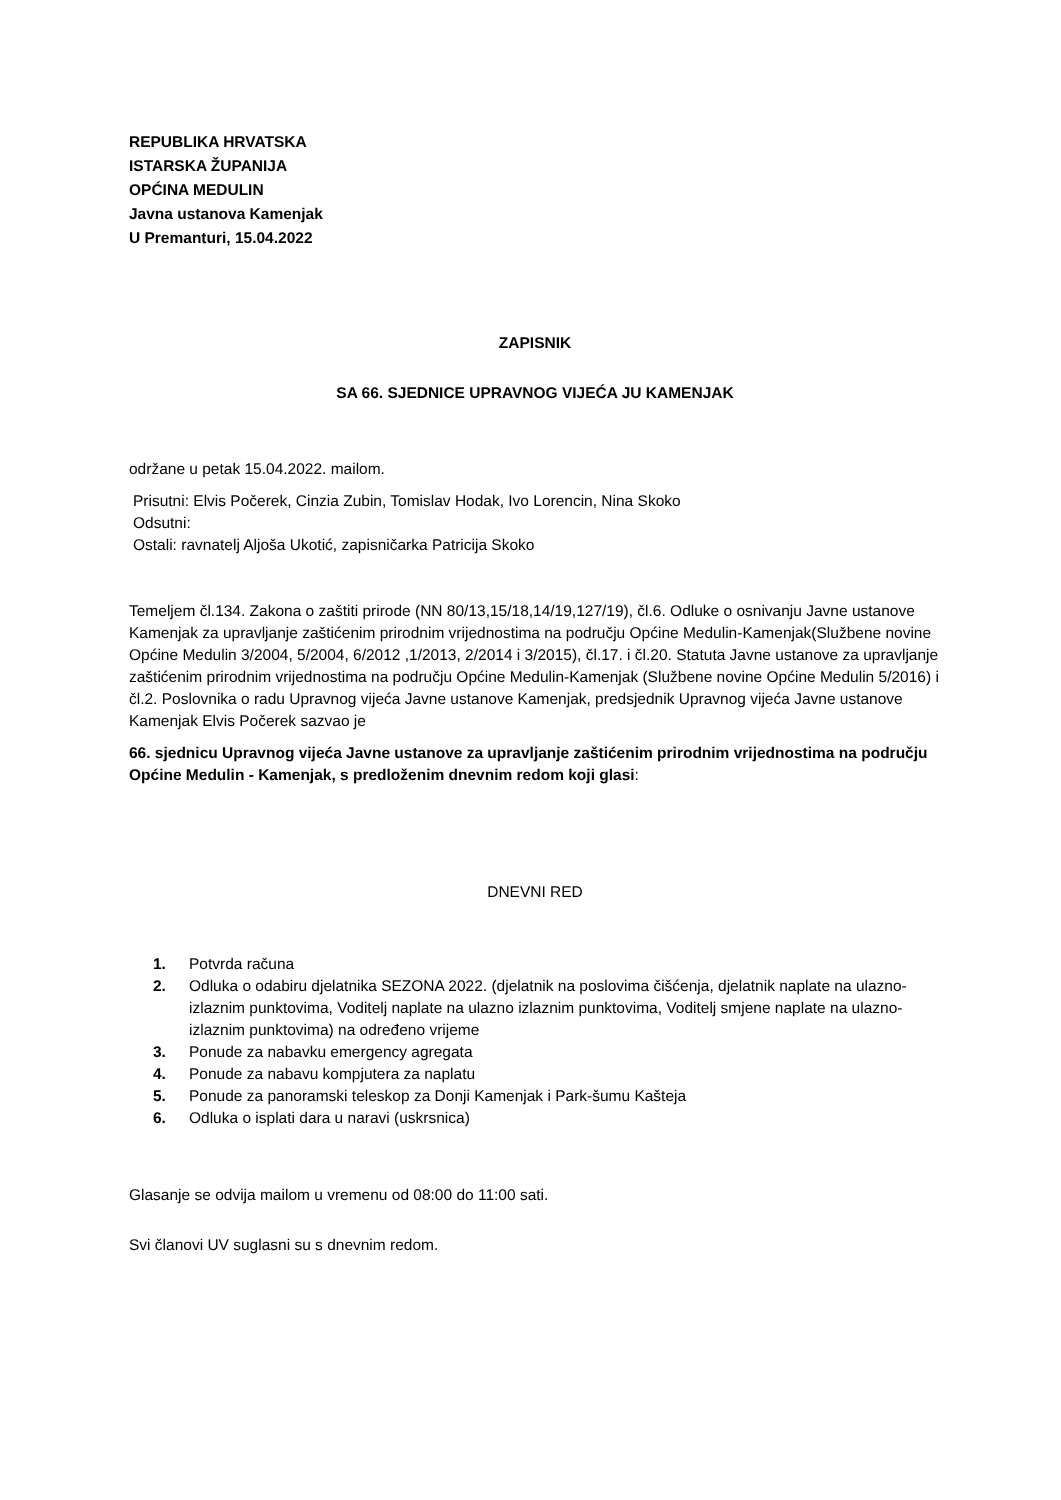REPUBLIKA HRVATSKA
ISTARSKA ŽUPANIJA
OPĆINA MEDULIN
Javna ustanova Kamenjak
U Premanturi, 15.04.2022
ZAPISNIK
SA 66. SJEDNICE UPRAVNOG VIJEĆA JU KAMENJAK
održane u petak 15.04.2022. mailom.
Prisutni: Elvis Počerek, Cinzia Zubin, Tomislav Hodak, Ivo Lorencin, Nina Skoko
Odsutni:
Ostali: ravnatelj Aljoša Ukotić, zapisničarka Patricija Skoko
Temeljem čl.134. Zakona o zaštiti prirode (NN 80/13,15/18,14/19,127/19), čl.6. Odluke o osnivanju Javne ustanove Kamenjak za upravljanje zaštićenim prirodnim vrijednostima na području Općine Medulin-Kamenjak(Službene novine Općine Medulin 3/2004, 5/2004, 6/2012 ,1/2013, 2/2014 i 3/2015), čl.17. i čl.20. Statuta Javne ustanove za upravljanje zaštićenim prirodnim vrijednostima na području Općine Medulin-Kamenjak (Službene novine Općine Medulin 5/2016) i čl.2. Poslovnika o radu Upravnog vijeća Javne ustanove Kamenjak, predsjednik Upravnog vijeća Javne ustanove Kamenjak Elvis Počerek sazvao je
66. sjednicu Upravnog vijeća Javne ustanove za upravljanje zaštićenim prirodnim vrijednostima na području Općine Medulin - Kamenjak, s predloženim dnevnim redom koji glasi:
DNEVNI RED
1. Potvrda računa
2. Odluka o odabiru djelatnika SEZONA 2022. (djelatnik na poslovima čišćenja, djelatnik naplate na ulazno-izlaznim punktovima, Voditelj naplate na ulazno izlaznim punktovima, Voditelj smjene naplate na ulazno-izlaznim punktovima) na određeno vrijeme
3. Ponude za nabavku emergency agregata
4. Ponude za nabavu kompjutera za naplatu
5. Ponude za panoramski teleskop za Donji Kamenjak i Park-šumu Kašteja
6. Odluka o isplati dara u naravi (uskrsnica)
Glasanje se odvija mailom u vremenu od 08:00 do 11:00 sati.
Svi članovi UV suglasni su s dnevnim redom.